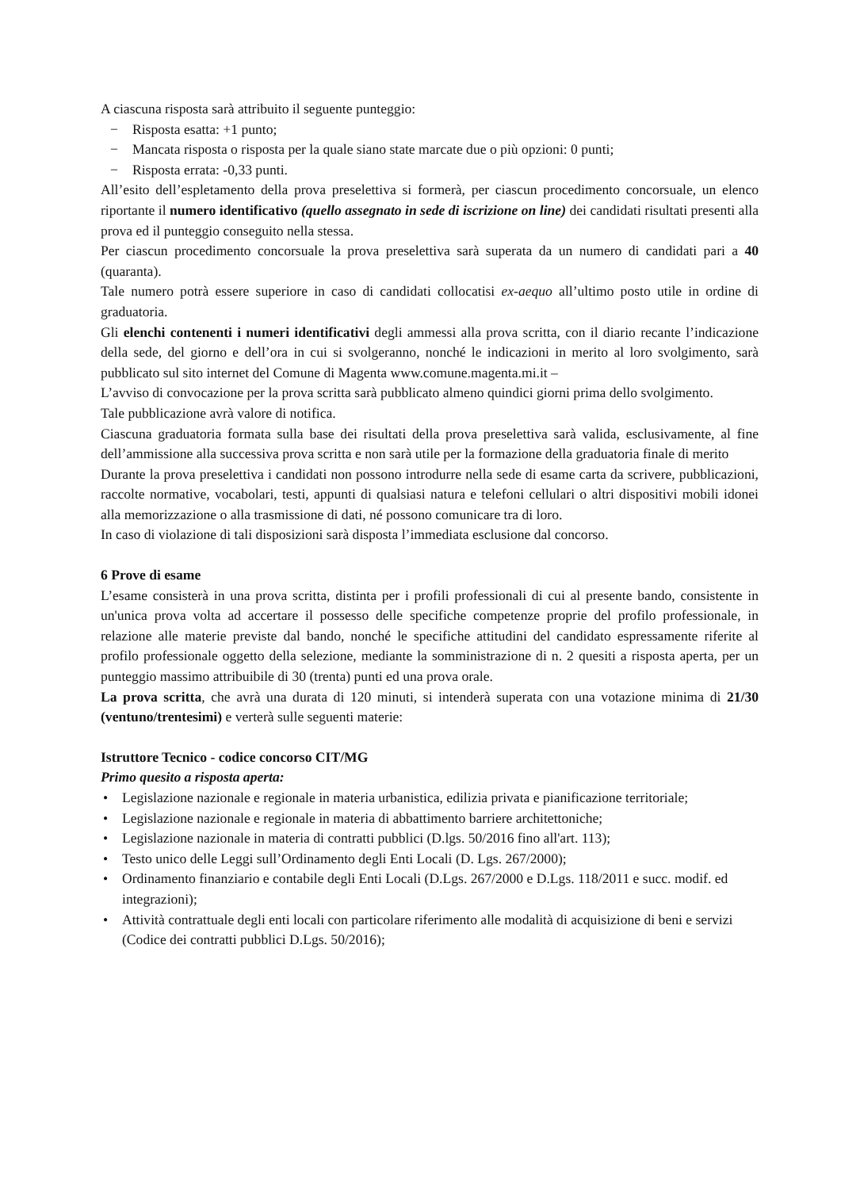A ciascuna risposta sarà attribuito il seguente punteggio:
− Risposta esatta: +1 punto;
− Mancata risposta o risposta per la quale siano state marcate due o più opzioni: 0 punti;
− Risposta errata: -0,33 punti.
All’esito dell’espletamento della prova preselettiva si formerà, per ciascun procedimento concorsuale, un elenco riportante il numero identificativo (quello assegnato in sede di iscrizione on line) dei candidati risultati presenti alla prova ed il punteggio conseguito nella stessa.
Per ciascun procedimento concorsuale la prova preselettiva sarà superata da un numero di candidati pari a 40 (quaranta).
Tale numero potrà essere superiore in caso di candidati collocatisi ex-aequo all’ultimo posto utile in ordine di graduatoria.
Gli elenchi contenenti i numeri identificativi degli ammessi alla prova scritta, con il diario recante l’indicazione della sede, del giorno e dell’ora in cui si svolgeranno, nonché le indicazioni in merito al loro svolgimento, sarà pubblicato sul sito internet del Comune di Magenta www.comune.magenta.mi.it –
L’avviso di convocazione per la prova scritta sarà pubblicato almeno quindici giorni prima dello svolgimento.
Tale pubblicazione avrà valore di notifica.
Ciascuna graduatoria formata sulla base dei risultati della prova preselettiva sarà valida, esclusivamente, al fine dell’ammissione alla successiva prova scritta e non sarà utile per la formazione della graduatoria finale di merito
Durante la prova preselettiva i candidati non possono introdurre nella sede di esame carta da scrivere, pubblicazioni, raccolte normative, vocabolari, testi, appunti di qualsiasi natura e telefoni cellulari o altri dispositivi mobili idonei alla memorizzazione o alla trasmissione di dati, né possono comunicare tra di loro.
In caso di violazione di tali disposizioni sarà disposta l’immediata esclusione dal concorso.
6 Prove di esame
L’esame consisterà in una prova scritta, distinta per i profili professionali di cui al presente bando, consistente in un'unica prova volta ad accertare il possesso delle specifiche competenze proprie del profilo professionale, in relazione alle materie previste dal bando, nonché le specifiche attitudini del candidato espressamente riferite al profilo professionale oggetto della selezione, mediante la somministrazione di n. 2 quesiti a risposta aperta, per un punteggio massimo attribuibile di 30 (trenta) punti ed una prova orale.
La prova scritta, che avrà una durata di 120 minuti, si intenderà superata con una votazione minima di 21/30 (ventuno/trentesimi) e verterà sulle seguenti materie:
Istruttore Tecnico - codice concorso CIT/MG
Primo quesito a risposta aperta:
• Legislazione nazionale e regionale in materia urbanistica, edilizia privata e pianificazione territoriale;
• Legislazione nazionale e regionale in materia di abbattimento barriere architettoniche;
• Legislazione nazionale in materia di contratti pubblici (D.lgs. 50/2016 fino all'art. 113);
• Testo unico delle Leggi sull’Ordinamento degli Enti Locali (D. Lgs. 267/2000);
• Ordinamento finanziario e contabile degli Enti Locali (D.Lgs. 267/2000 e D.Lgs. 118/2011 e succ. modif. ed integrazioni);
• Attività contrattuale degli enti locali con particolare riferimento alle modalità di acquisizione di beni e servizi (Codice dei contratti pubblici D.Lgs. 50/2016);